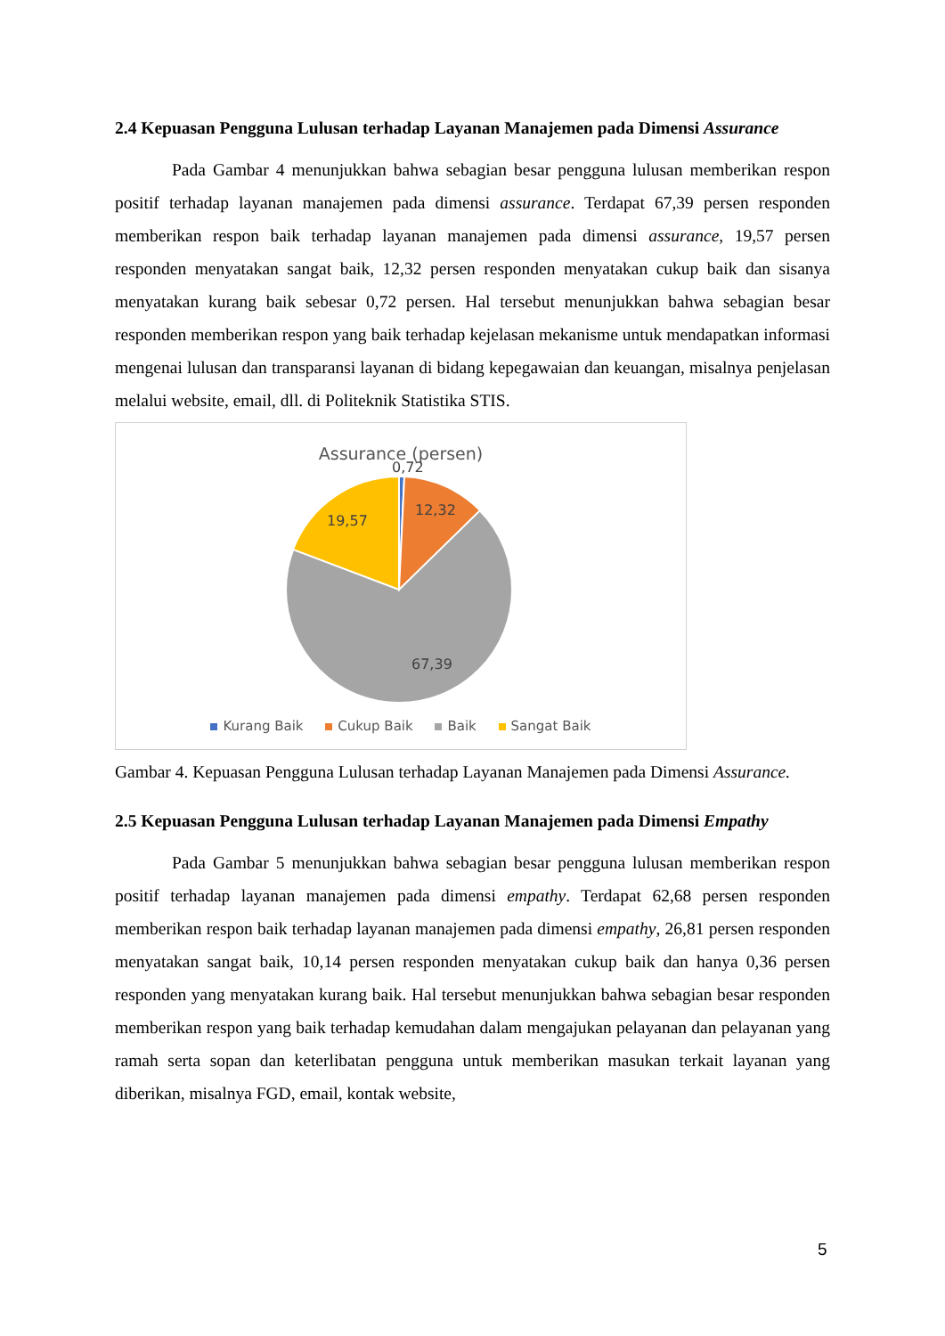2.4 Kepuasan Pengguna Lulusan terhadap Layanan Manajemen pada Dimensi Assurance
Pada Gambar 4 menunjukkan bahwa sebagian besar pengguna lulusan memberikan respon positif terhadap layanan manajemen pada dimensi assurance. Terdapat 67,39 persen responden memberikan respon baik terhadap layanan manajemen pada dimensi assurance, 19,57 persen responden menyatakan sangat baik, 12,32 persen responden menyatakan cukup baik dan sisanya menyatakan kurang baik sebesar 0,72 persen. Hal tersebut menunjukkan bahwa sebagian besar responden memberikan respon yang baik terhadap kejelasan mekanisme untuk mendapatkan informasi mengenai lulusan dan transparansi layanan di bidang kepegawaian dan keuangan, misalnya penjelasan melalui website, email, dll. di Politeknik Statistika STIS.
Assurance (persen)
0,72
12,32
19,57
67,39
Kurang Baik Cukup Baik Baik Sangat Baik
Gambar 4. Kepuasan Pengguna Lulusan terhadap Layanan Manajemen pada Dimensi Assurance.
2.5 Kepuasan Pengguna Lulusan terhadap Layanan Manajemen pada Dimensi Empathy
Pada Gambar 5 menunjukkan bahwa sebagian besar pengguna lulusan memberikan respon positif terhadap layanan manajemen pada dimensi empathy. Terdapat 62,68 persen responden memberikan respon baik terhadap layanan manajemen pada dimensi empathy, 26,81 persen responden menyatakan sangat baik, 10,14 persen responden menyatakan cukup baik dan hanya 0,36 persen responden yang menyatakan kurang baik. Hal tersebut menunjukkan bahwa sebagian besar responden memberikan respon yang baik terhadap kemudahan dalam mengajukan pelayanan dan pelayanan yang ramah serta sopan dan keterlibatan pengguna untuk memberikan masukan terkait layanan yang diberikan, misalnya FGD, email, kontak website,
5